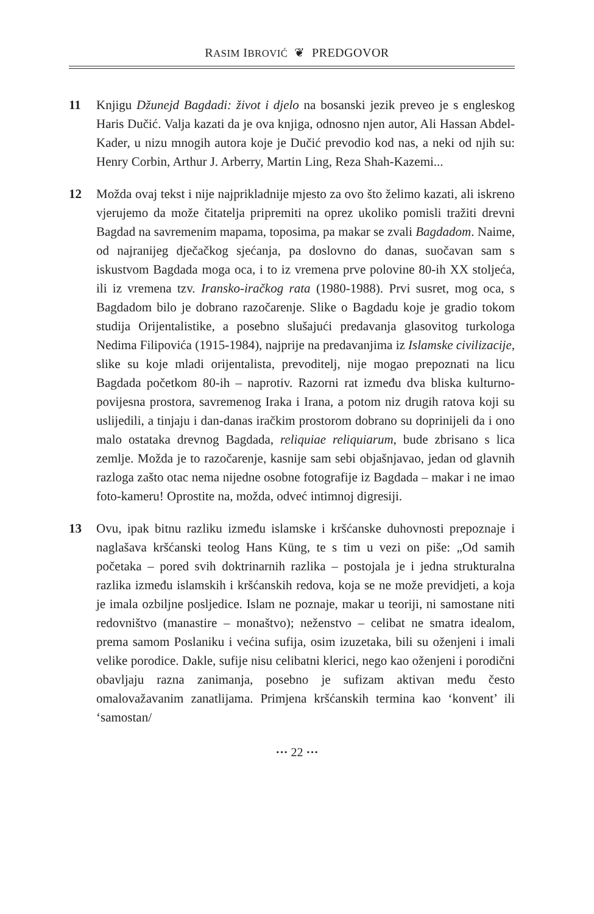RASIM IBROVIĆ ❦ PREDGOVOR
11 Knjigu Džunejd Bagdadi: život i djelo na bosanski jezik preveo je s engleskog Haris Dučić. Valja kazati da je ova knjiga, odnosno njen autor, Ali Hassan Abdel-Kader, u nizu mnogih autora koje je Dučić prevodio kod nas, a neki od njih su: Henry Corbin, Arthur J. Arberry, Martin Ling, Reza Shah-Kazemi...
12 Možda ovaj tekst i nije najprikladnije mjesto za ovo što želimo kazati, ali iskreno vjerujemo da može čitatelja pripremiti na oprez ukoliko pomisli tražiti drevni Bagdad na savremenim mapama, toposima, pa makar se zvali Bagdadom. Naime, od najranijeg dječačkog sjećanja, pa doslovno do danas, suočavan sam s iskustvom Bagdada moga oca, i to iz vremena prve polovine 80-ih XX stoljeća, ili iz vremena tzv. Iransko-iračkog rata (1980-1988). Prvi susret, mog oca, s Bagdadom bilo je dobrano razočarenje. Slike o Bagdadu koje je gradio tokom studija Orijentalistike, a posebno slušajući predavanja glasovitog turkologa Nedima Filipovića (1915-1984), najprije na predavanjima iz Islamske civilizacije, slike su koje mladi orijentalista, prevoditelj, nije mogao prepoznati na licu Bagdada početkom 80-ih – naprotiv. Razorni rat između dva bliska kulturno-povijesna prostora, savremenog Iraka i Irana, a potom niz drugih ratova koji su uslijedili, a tinjaju i dan-danas iračkim prostorom dobrano su doprinijeli da i ono malo ostataka drevnog Bagdada, reliquiae reliquiarum, bude zbrisano s lica zemlje. Možda je to razočarenje, kasnije sam sebi objašnjavao, jedan od glavnih razloga zašto otac nema nijedne osobne fotografije iz Bagdada – makar i ne imao foto-kameru! Oprostite na, možda, odveć intimnoj digresiji.
13 Ovu, ipak bitnu razliku između islamske i kršćanske duhovnosti prepoznaje i naglašava kršćanski teolog Hans Küng, te s tim u vezi on piše: „Od samih početaka – pored svih doktrinarnih razlika – postojala je i jedna strukturalna razlika između islamskih i kršćanskih redova, koja se ne može previdjeti, a koja je imala ozbiljne posljedice. Islam ne poznaje, makar u teoriji, ni samostane niti redovništvo (manastire – monaštvo); neženstvo – celibat ne smatra idealom, prema samom Poslaniku i većina sufija, osim izuzetaka, bili su oženjeni i imali velike porodice. Dakle, sufije nisu celibatni klerici, nego kao oženjeni i porodični obavljaju razna zanimanja, posebno je sufizam aktivan među često omalovažavanim zanatlijama. Primjena kršćanskih termina kao ‘konvent’ ili ‘samostan/
··· 22 ···